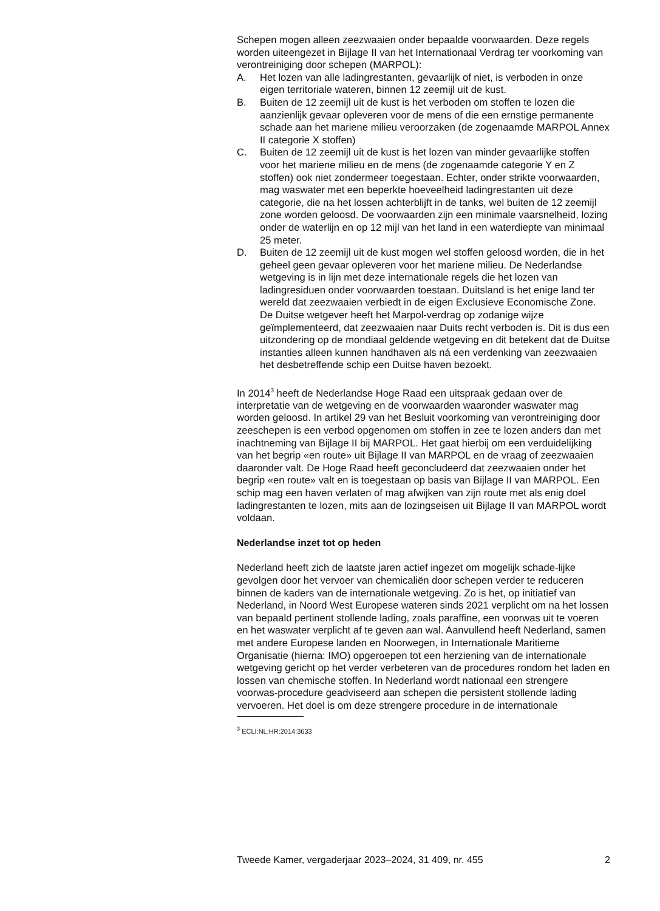Schepen mogen alleen zeezwaaien onder bepaalde voorwaarden. Deze regels worden uiteengezet in Bijlage II van het Internationaal Verdrag ter voorkoming van verontreiniging door schepen (MARPOL):
A. Het lozen van alle ladingrestanten, gevaarlijk of niet, is verboden in onze eigen territoriale wateren, binnen 12 zeemijl uit de kust.
B. Buiten de 12 zeemijl uit de kust is het verboden om stoffen te lozen die aanzienlijk gevaar opleveren voor de mens of die een ernstige permanente schade aan het mariene milieu veroorzaken (de zogenaamde MARPOL Annex II categorie X stoffen)
C. Buiten de 12 zeemijl uit de kust is het lozen van minder gevaarlijke stoffen voor het mariene milieu en de mens (de zogenaamde categorie Y en Z stoffen) ook niet zondermeer toegestaan. Echter, onder strikte voorwaarden, mag waswater met een beperkte hoeveelheid ladingrestanten uit deze categorie, die na het lossen achterblijft in de tanks, wel buiten de 12 zeemijl zone worden geloosd. De voorwaarden zijn een minimale vaarsnelheid, lozing onder de waterlijn en op 12 mijl van het land in een waterdiepte van minimaal 25 meter.
D. Buiten de 12 zeemijl uit de kust mogen wel stoffen geloosd worden, die in het geheel geen gevaar opleveren voor het mariene milieu. De Nederlandse wetgeving is in lijn met deze internationale regels die het lozen van ladingresiduen onder voorwaarden toestaan. Duitsland is het enige land ter wereld dat zeezwaaien verbiedt in de eigen Exclusieve Economische Zone. De Duitse wetgever heeft het Marpol-verdrag op zodanige wijze geïmplementeerd, dat zeezwaaien naar Duits recht verboden is. Dit is dus een uitzondering op de mondiaal geldende wetgeving en dit betekent dat de Duitse instanties alleen kunnen handhaven als ná een verdenking van zeezwaaien het desbetreffende schip een Duitse haven bezoekt.
In 2014<sup>3</sup> heeft de Nederlandse Hoge Raad een uitspraak gedaan over de interpretatie van de wetgeving en de voorwaarden waaronder waswater mag worden geloosd. In artikel 29 van het Besluit voorkoming van verontreiniging door zeeschepen is een verbod opgenomen om stoffen in zee te lozen anders dan met inachtneming van Bijlage II bij MARPOL. Het gaat hierbij om een verduidelijking van het begrip «en route» uit Bijlage II van MARPOL en de vraag of zeezwaaien daaronder valt. De Hoge Raad heeft geconcludeerd dat zeezwaaien onder het begrip «en route» valt en is toegestaan op basis van Bijlage II van MARPOL. Een schip mag een haven verlaten of mag afwijken van zijn route met als enig doel ladingrestanten te lozen, mits aan de lozingseisen uit Bijlage II van MARPOL wordt voldaan.
Nederlandse inzet tot op heden
Nederland heeft zich de laatste jaren actief ingezet om mogelijk schade-lijke gevolgen door het vervoer van chemicaliën door schepen verder te reduceren binnen de kaders van de internationale wetgeving. Zo is het, op initiatief van Nederland, in Noord West Europese wateren sinds 2021 verplicht om na het lossen van bepaald pertinent stollende lading, zoals paraffine, een voorwas uit te voeren en het waswater verplicht af te geven aan wal. Aanvullend heeft Nederland, samen met andere Europese landen en Noorwegen, in Internationale Maritieme Organisatie (hierna: IMO) opgeroepen tot een herziening van de internationale wetgeving gericht op het verder verbeteren van de procedures rondom het laden en lossen van chemische stoffen. In Nederland wordt nationaal een strengere voorwas-procedure geadviseerd aan schepen die persistent stollende lading vervoeren. Het doel is om deze strengere procedure in de internationale
<sup>3</sup> ECLI:NL:HR:2014:3633
Tweede Kamer, vergaderjaar 2023–2024, 31 409, nr. 455 2